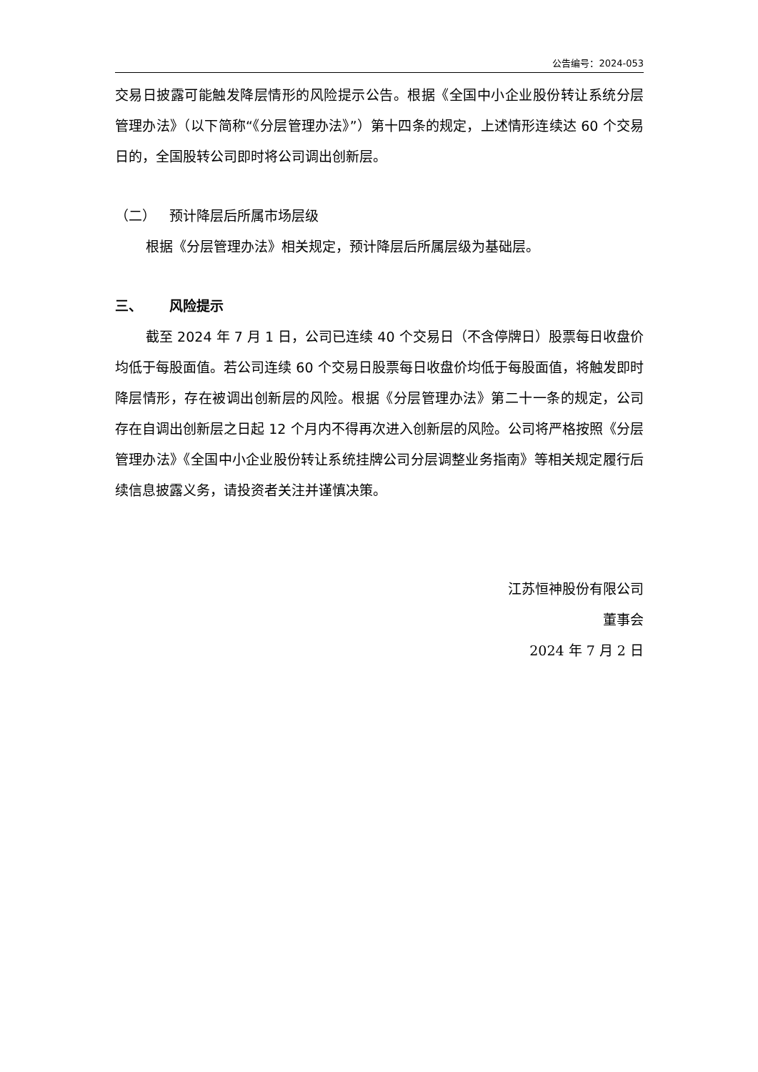公告编号：2024-053
交易日披露可能触发降层情形的风险提示公告。根据《全国中小企业股份转让系统分层管理办法》（以下简称“《分层管理办法》”）第十四条的规定，上述情形连续达 60 个交易日的，全国股转公司即时将公司调出创新层。
（二） 预计降层后所属市场层级
根据《分层管理办法》相关规定，预计降层后所属层级为基础层。
三、 风险提示
截至 2024 年 7 月 1 日，公司已连续 40 个交易日（不含停牌日）股票每日收盘价均低于每股面值。若公司连续 60 个交易日股票每日收盘价均低于每股面值，将触发即时降层情形，存在被调出创新层的风险。根据《分层管理办法》第二十一条的规定，公司存在自调出创新层之日起 12 个月内不得再次进入创新层的风险。公司将严格按照《分层管理办法》《全国中小企业股份转让系统挂牌公司分层调整业务指南》等相关规定履行后续信息披露义务，请投资者关注并谨慎决策。
江苏恒神股份有限公司
董事会
2024 年 7 月 2 日